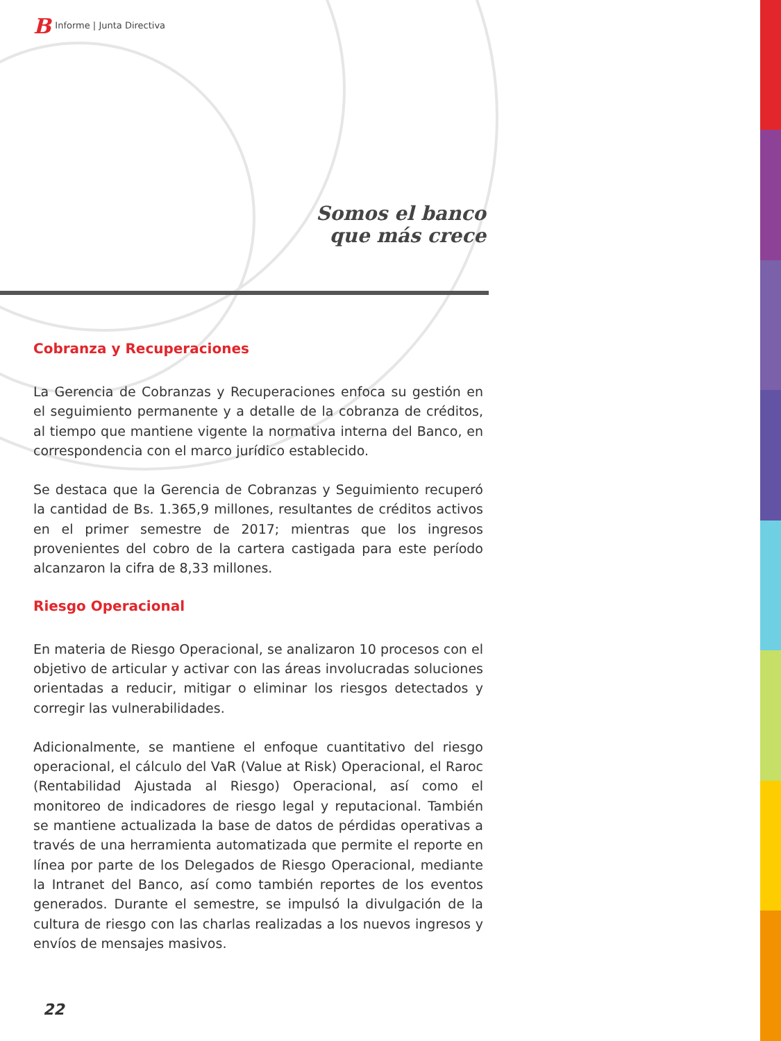B Informe | Junta Directiva
Somos el banco
que más crece
Cobranza y Recuperaciones
La Gerencia de Cobranzas y Recuperaciones enfoca su gestión en el seguimiento permanente y a detalle de la cobranza de créditos, al tiempo que mantiene vigente la normativa interna del Banco, en correspondencia con el marco jurídico establecido.
Se destaca que la Gerencia de Cobranzas y Seguimiento recuperó la cantidad de Bs. 1.365,9 millones, resultantes de créditos activos en el primer semestre de 2017; mientras que los ingresos provenientes del cobro de la cartera castigada para este período alcanzaron la cifra de 8,33 millones.
Riesgo Operacional
En materia de Riesgo Operacional, se analizaron 10 procesos con el objetivo de articular y activar con las áreas involucradas soluciones orientadas a reducir, mitigar o eliminar los riesgos detectados y corregir las vulnerabilidades.
Adicionalmente, se mantiene el enfoque cuantitativo del riesgo operacional, el cálculo del VaR (Value at Risk) Operacional, el Raroc (Rentabilidad Ajustada al Riesgo) Operacional, así como el monitoreo de indicadores de riesgo legal y reputacional. También se mantiene actualizada la base de datos de pérdidas operativas a través de una herramienta automatizada que permite el reporte en línea por parte de los Delegados de Riesgo Operacional, mediante la Intranet del Banco, así como también reportes de los eventos generados. Durante el semestre, se impulsó la divulgación de la cultura de riesgo con las charlas realizadas a los nuevos ingresos y envíos de mensajes masivos.
22